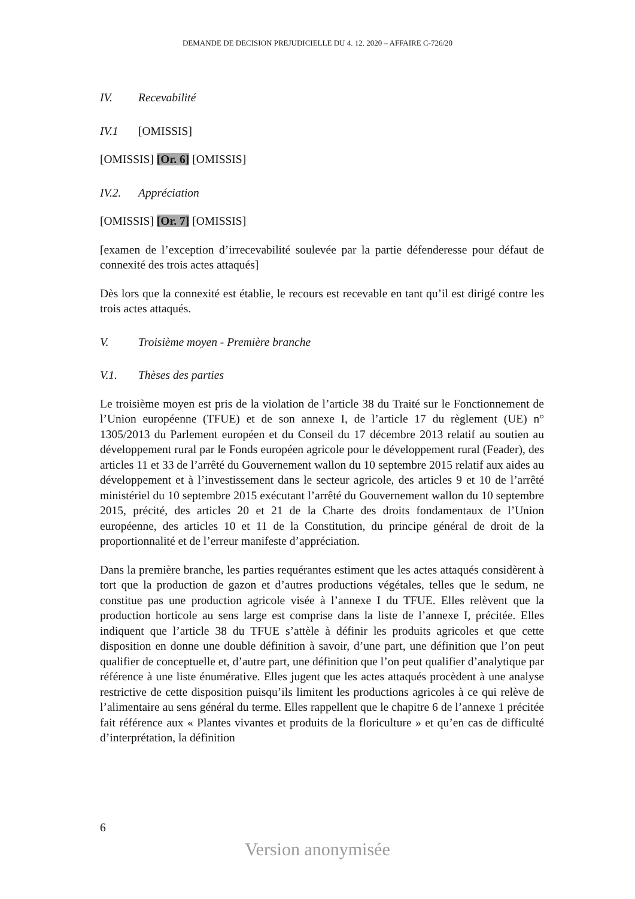DEMANDE DE DECISION PREJUDICIELLE DU 4. 12. 2020 – AFFAIRE C-726/20
IV. Recevabilité
IV.1 [OMISSIS]
[OMISSIS] [Or. 6] [OMISSIS]
IV.2. Appréciation
[OMISSIS] [Or. 7] [OMISSIS]
[examen de l’exception d’irrecevabilité soulevée par la partie défenderesse pour défaut de connexité des trois actes attaqués]
Dès lors que la connexité est établie, le recours est recevable en tant qu’il est dirigé contre les trois actes attaqués.
V. Troisième moyen - Première branche
V.1. Thèses des parties
Le troisième moyen est pris de la violation de l’article 38 du Traité sur le Fonctionnement de l’Union européenne (TFUE) et de son annexe I, de l’article 17 du règlement (UE) n° 1305/2013 du Parlement européen et du Conseil du 17 décembre 2013 relatif au soutien au développement rural par le Fonds européen agricole pour le développement rural (Feader), des articles 11 et 33 de l’arrêté du Gouvernement wallon du 10 septembre 2015 relatif aux aides au développement et à l’investissement dans le secteur agricole, des articles 9 et 10 de l’arrêté ministériel du 10 septembre 2015 exécutant l’arrêté du Gouvernement wallon du 10 septembre 2015, précité, des articles 20 et 21 de la Charte des droits fondamentaux de l’Union européenne, des articles 10 et 11 de la Constitution, du principe général de droit de la proportionnalité et de l’erreur manifeste d’appréciation.
Dans la première branche, les parties requérantes estiment que les actes attaqués considèrent à tort que la production de gazon et d’autres productions végétales, telles que le sedum, ne constitue pas une production agricole visée à l’annexe I du TFUE. Elles relèvent que la production horticole au sens large est comprise dans la liste de l’annexe I, précitée. Elles indiquent que l’article 38 du TFUE s’attèle à définir les produits agricoles et que cette disposition en donne une double définition à savoir, d’une part, une définition que l’on peut qualifier de conceptuelle et, d’autre part, une définition que l’on peut qualifier d’analytique par référence à une liste énumérative. Elles jugent que les actes attaqués procèdent à une analyse restrictive de cette disposition puisqu’ils limitent les productions agricoles à ce qui relève de l’alimentaire au sens général du terme. Elles rappellent que le chapitre 6 de l’annexe 1 précitée fait référence aux « Plantes vivantes et produits de la floriculture » et qu’en cas de difficulté d’interprétation, la définition
6
Version anonymisée